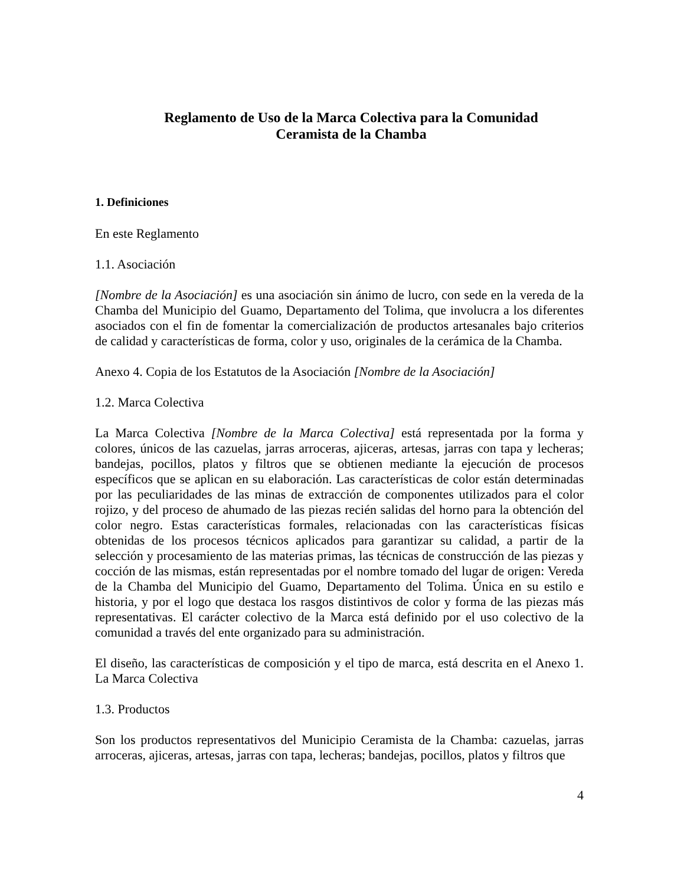Reglamento de Uso de la Marca Colectiva para la Comunidad
Ceramista de la Chamba
1. Definiciones
En este Reglamento
1.1. Asociación
[Nombre de la Asociación] es una asociación sin ánimo de lucro, con sede en la vereda de la Chamba del Municipio del Guamo, Departamento del Tolima, que involucra a los diferentes asociados con el fin de fomentar la comercialización de productos artesanales bajo criterios de calidad y características de forma, color y uso, originales de la cerámica de la Chamba.
Anexo 4. Copia de los Estatutos de la Asociación [Nombre de la Asociación]
1.2. Marca Colectiva
La Marca Colectiva [Nombre de la Marca Colectiva] está representada por la forma y colores, únicos de las cazuelas, jarras arroceras, ajiceras, artesas, jarras con tapa y lecheras; bandejas, pocillos, platos y filtros que se obtienen mediante la ejecución de procesos específicos que se aplican en su elaboración. Las características de color están determinadas por las peculiaridades de las minas de extracción de componentes utilizados para el color rojizo, y del proceso de ahumado de las piezas recién salidas del horno para la obtención del color negro. Estas características formales, relacionadas con las características físicas obtenidas de los procesos técnicos aplicados para garantizar su calidad, a partir de la selección y procesamiento de las materias primas, las técnicas de construcción de las piezas y cocción de las mismas, están representadas por el nombre tomado del lugar de origen: Vereda de la Chamba del Municipio del Guamo, Departamento del Tolima. Única en su estilo e historia, y por el logo que destaca los rasgos distintivos de color y forma de las piezas más representativas. El carácter colectivo de la Marca está definido por el uso colectivo de la comunidad a través del ente organizado para su administración.
El diseño, las características de composición y el tipo de marca, está descrita en el Anexo 1. La Marca Colectiva
1.3. Productos
Son los productos representativos del Municipio Ceramista de la Chamba: cazuelas, jarras arroceras, ajiceras, artesas, jarras con tapa, lecheras; bandejas, pocillos, platos y filtros que
4